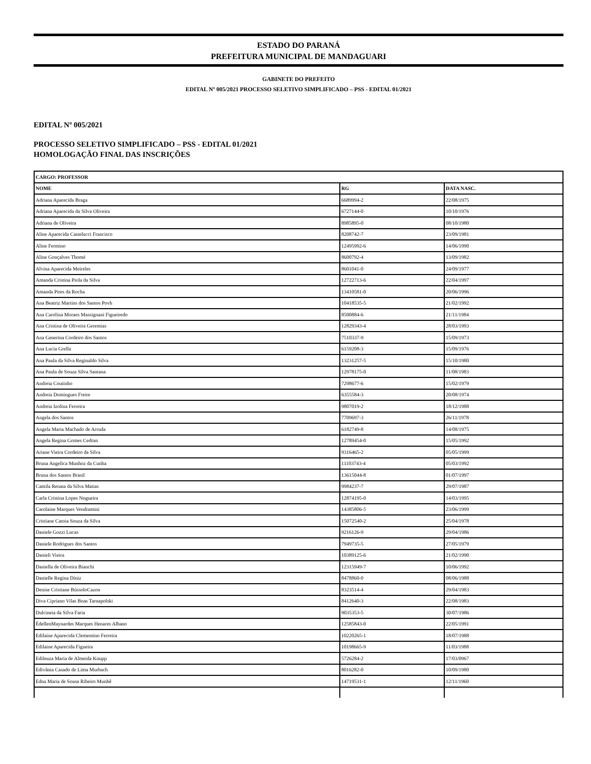ESTADO DO PARANÁ
PREFEITURA MUNICIPAL DE MANDAGUARI
GABINETE DO PREFEITO
EDITAL Nº 005/2021 PROCESSO SELETIVO SIMPLIFICADO – PSS - EDITAL 01/2021
EDITAL Nº 005/2021
PROCESSO SELETIVO SIMPLIFICADO – PSS - EDITAL 01/2021
HOMOLOGAÇÃO FINAL DAS INSCRIÇÕES
| CARGO: PROFESSOR | | |
| --- | --- | --- |
| NOME | RG | DATA NASC. |
| Adriana Aparecida Braga | 6689994-2 | 22/08/1975 |
| Adriana Aparecida da Silva Oliveira | 6727144-0 | 10/10/1976 |
| Adriana de Oliveira | 8985895-0 | 08/10/1980 |
| Aline Aparecida Castelucci Francisco | 8208742-7 | 23/09/1981 |
| Aline Fermino | 12495992-6 | 14/06/1990 |
| Aline Gonçalves Thomé | 8600792-4 | 13/09/1982 |
| Alvina Aparecida Meireles | 8601041-0 | 24/09/1977 |
| Amanda Cristina Piola da Silva | 12722713-6 | 22/04/1997 |
| Amanda Pires da Rocha | 13410581-0 | 20/06/1996 |
| Ana Beatriz Martins dos Santos Povh | 10418535-5 | 21/02/1992 |
| Ana Carolina Moraes Massignani Figueiredo | 8500884-6 | 21/11/1984 |
| Ana Cristina de Oliveira Geremias | 12829343-4 | 28/03/1993 |
| Ana Generina Cordeiro dos Santos | 7510337-9 | 15/09/1973 |
| Ana Lucia Grella | 6159208-3 | 15/09/1976 |
| Ana Paula da Silva Reginaldo Silva | 13231257-5 | 15/10/1980 |
| Ana Paula de Souza Silva Santana | 12978175-0 | 11/08/1983 |
| Andreia Coutinho | 7298677-6 | 15/02/1979 |
| Andreia Domingues Freire | 6355584-3 | 20/08/1974 |
| Andreia Izolina Ferreira | 9807019-2 | 18/12/1988 |
| Angela dos Santos | 7709697-3 | 26/11/1978 |
| Angela Maria Machado de Arruda | 6182749-8 | 14/08/1975 |
| Angela Regina Gomes Cedran | 12789454-0 | 15/05/1992 |
| Ariane Vieira Cordeiro da Silva | 9316465-2 | 05/05/1999 |
| Bruna Angelica Munhoz da Cunha | 11103743-4 | 05/03/1992 |
| Bruna dos Santos Brasil | 13615044-8 | 01/07/1997 |
| Camila Renata da Silva Matias | 9984237-7 | 29/07/1987 |
| Carla Cristina Lopes Nogueira | 12874195-0 | 14/03/1995 |
| Carolaine Marques Vendramini | 14385806-5 | 23/06/1999 |
| Cristiane Catoia Souza da Silva | 15072540-2 | 25/04/1978 |
| Daniele Gozzi Lucas | 9216126-9 | 29/04/1986 |
| Daniele Rodrigues dos Santos | 7949735-5 | 27/05/1979 |
| Danieli Vieira | 10389125-6 | 21/02/1990 |
| Daniella de Oliveira Bianchi | 12315949-7 | 10/06/1992 |
| Danielle Regina Diniz | 8478860-0 | 08/06/1988 |
| Denise Cristiane BússoloCazon | 8323514-4 | 29/04/1983 |
| Diva Cipriano Vilas Boas Tarnapolski | 8412640-3 | 22/08/1983 |
| Dulcineia da Silva Faria | 9035353-5 | 30/07/1986 |
| ÉdellenMaynardes Marques Henares Albano | 12585843-0 | 22/05/1991 |
| Edilaine Aparecida Clementino Ferreira | 10220265-1 | 18/07/1988 |
| Edilaine Aparecida Figueira | 10198665-9 | 11/03/1988 |
| Edileuza Maria de Almeida Knupp | 5726284-2 | 17/03/0967 |
| Edivânia Casado de Lima Murbach | 8016282-0 | 10/09/1980 |
| Edna Maria de Sousa Ribeiro Munhê | 14719531-1 | 12/11/1960 |